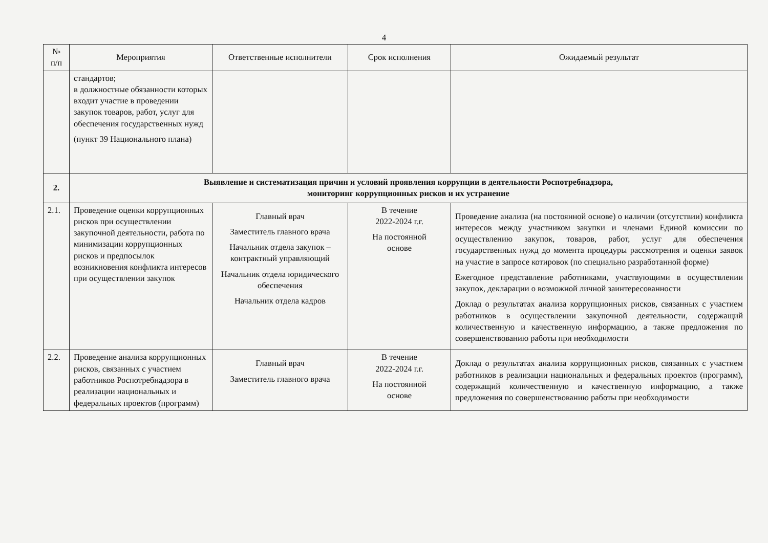4
| № п/п | Мероприятия | Ответственные исполнители | Срок исполнения | Ожидаемый результат |
| --- | --- | --- | --- | --- |
| | стандартов; в должностные обязанности которых входит участие в проведении закупок товаров, работ, услуг для обеспечения государственных нужд (пункт 39 Национального плана) | | | |
| 2. | Выявление и систематизация причин и условий проявления коррупции в деятельности Роспотребнадзора, мониторинг коррупционных рисков и их устранение | | | |
| 2.1. | Проведение оценки коррупционных рисков при осуществлении закупочной деятельности, работа по минимизации коррупционных рисков и предпосылок возникновения конфликта интересов при осуществлении закупок | Главный врач Заместитель главного врача Начальник отдела закупок – контрактный управляющий Начальник отдела юридического обеспечения Начальник отдела кадров | В течение 2022-2024 г.г. На постоянной основе | Проведение анализа (на постоянной основе) о наличии (отсутствии) конфликта интересов между участником закупки и членами Единой комиссии по осуществлению закупок, товаров, работ, услуг для обеспечения государственных нужд до момента процедуры рассмотрения и оценки заявок на участие в запросе котировок (по специально разработанной форме) Ежегодное представление работниками, участвующими в осуществлении закупок, декларации о возможной личной заинтересованности Доклад о результатах анализа коррупционных рисков, связанных с участием работников в осуществлении закупочной деятельности, содержащий количественную и качественную информацию, а также предложения по совершенствованию работы при необходимости |
| 2.2. | Проведение анализа коррупционных рисков, связанных с участием работников Роспотребнадзора в реализации национальных и федеральных проектов (программ) | Главный врач Заместитель главного врача | В течение 2022-2024 г.г. На постоянной основе | Доклад о результатах анализа коррупционных рисков, связанных с участием работников в реализации национальных и федеральных проектов (программ), содержащий количественную и качественную информацию, а также предложения по совершенствованию работы при необходимости |